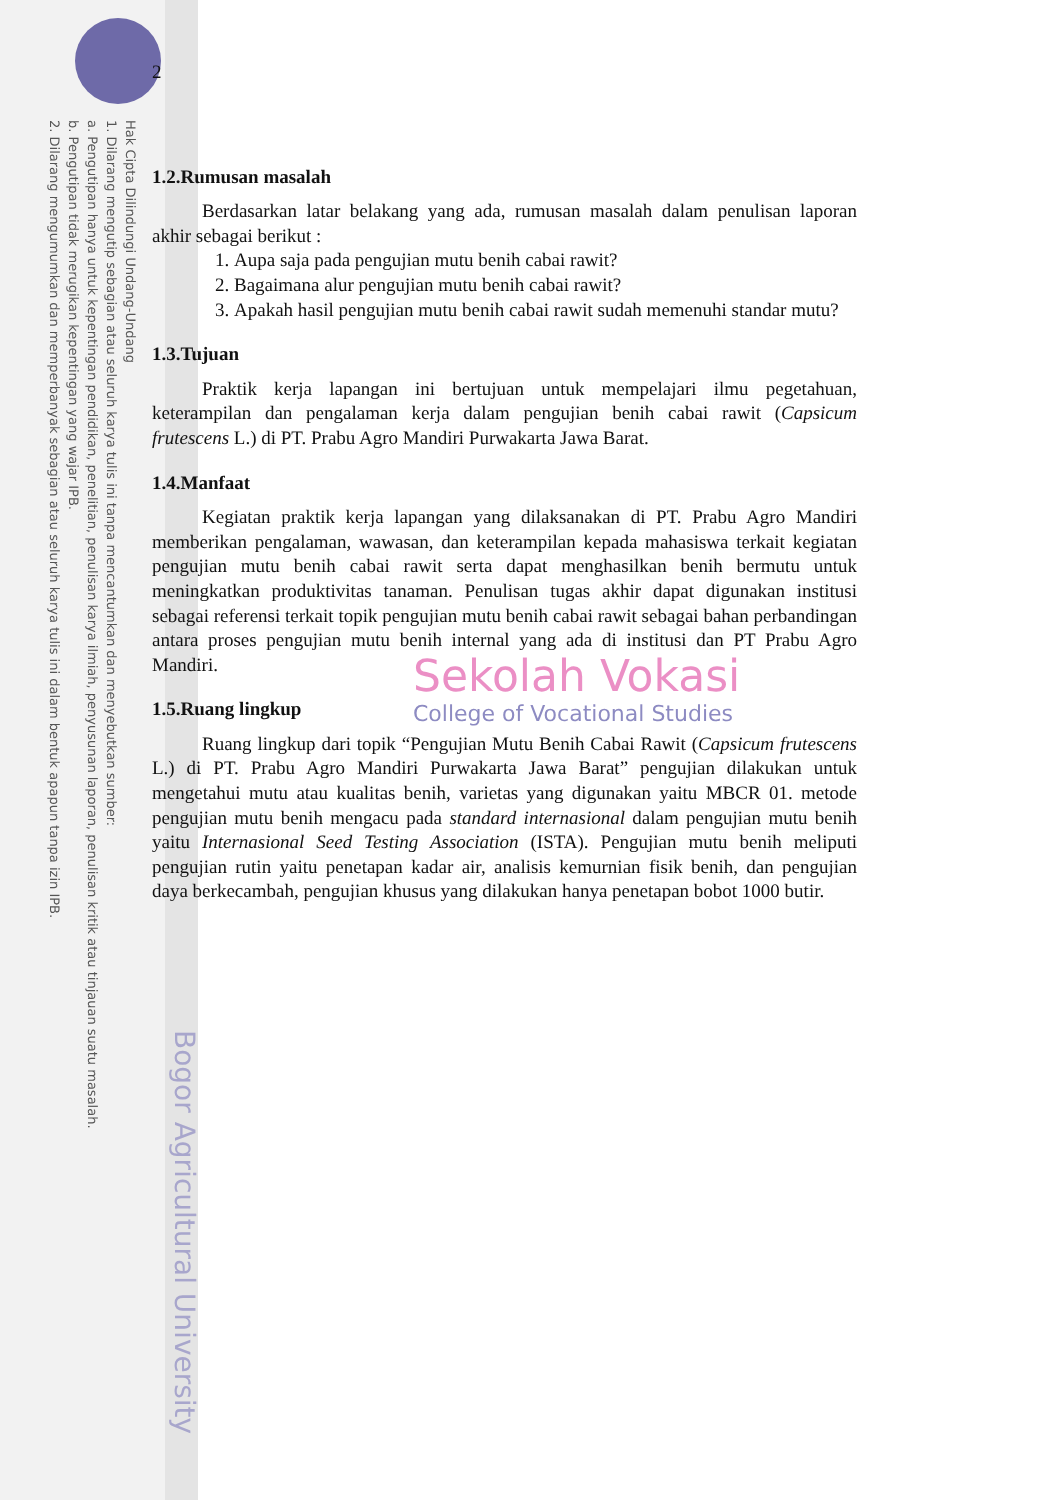Hak Cipta Dilindungi Undang-Undang
1. Dilarang mengutip sebagian atau seluruh karya tulis ini tanpa mencantumkan dan menyebutkan sumber:
a. Pengutipan hanya untuk kepentingan pendidikan, penelitian, penulisan karya ilmiah, penyusunan laporan, penulisan kritik atau tinjauan suatu masalah.
b. Pengutipan tidak merugikan kepentingan yang wajar IPB.
2. Dilarang mengumumkan dan memperbanyak sebagian atau seluruh karya tulis ini dalam bentuk apapun tanpa izin IPB.
Bogor Agricultural University
2
1.2.Rumusan masalah
Berdasarkan latar belakang yang ada, rumusan masalah dalam penulisan laporan akhir sebagai berikut :
1. Aupa saja pada pengujian mutu benih cabai rawit?
2. Bagaimana alur pengujian mutu benih cabai rawit?
3. Apakah hasil pengujian mutu benih cabai rawit sudah memenuhi standar mutu?
1.3.Tujuan
Praktik kerja lapangan ini bertujuan untuk mempelajari ilmu pegetahuan, keterampilan dan pengalaman kerja dalam pengujian benih cabai rawit (Capsicum frutescens L.) di PT. Prabu Agro Mandiri Purwakarta Jawa Barat.
1.4.Manfaat
Kegiatan praktik kerja lapangan yang dilaksanakan di PT. Prabu Agro Mandiri memberikan pengalaman, wawasan, dan keterampilan kepada mahasiswa terkait kegiatan pengujian mutu benih cabai rawit serta dapat menghasilkan benih bermutu untuk meningkatkan produktivitas tanaman. Penulisan tugas akhir dapat digunakan institusi sebagai referensi terkait topik pengujian mutu benih cabai rawit sebagai bahan perbandingan antara proses pengujian mutu benih internal yang ada di institusi dan PT Prabu Agro Mandiri.
1.5.Ruang lingkup
Ruang lingkup dari topik “Pengujian Mutu Benih Cabai Rawit (Capsicum frutescens L.) di PT. Prabu Agro Mandiri Purwakarta Jawa Barat” pengujian dilakukan untuk mengetahui mutu atau kualitas benih, varietas yang digunakan yaitu MBCR 01. metode pengujian mutu benih mengacu pada standard internasional dalam pengujian mutu benih yaitu Internasional Seed Testing Association (ISTA). Pengujian mutu benih meliputi pengujian rutin yaitu penetapan kadar air, analisis kemurnian fisik benih, dan pengujian daya berkecambah, pengujian khusus yang dilakukan hanya penetapan bobot 1000 butir.
Sekolah Vokasi
College of Vocational Studies